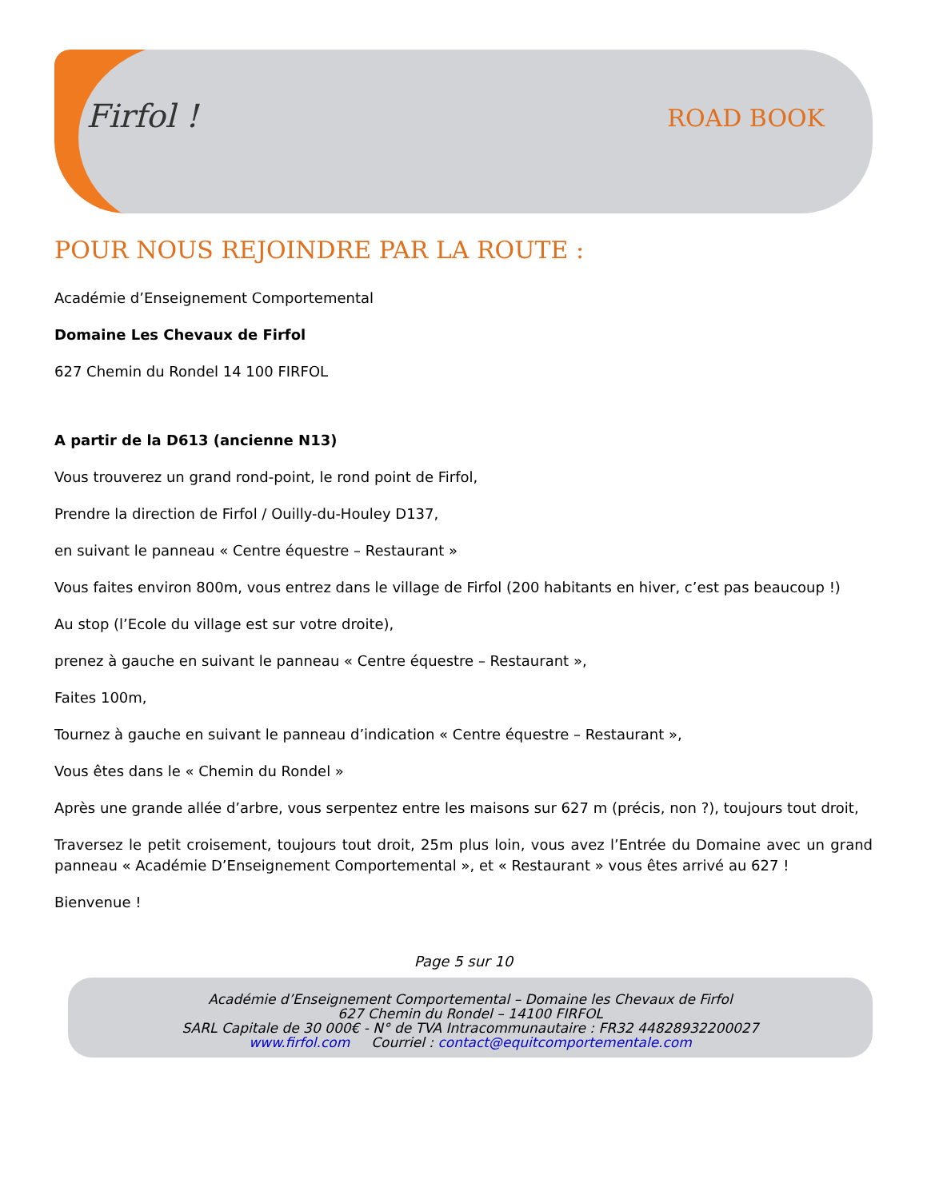Firfol ! ROAD BOOK
POUR NOUS REJOINDRE PAR LA ROUTE :
Académie d’Enseignement Comportemental
Domaine Les Chevaux de Firfol
627 Chemin du Rondel 14 100 FIRFOL
A partir de la D613 (ancienne N13)
Vous trouverez un grand rond-point, le rond point de Firfol,
Prendre la direction de Firfol / Ouilly-du-Houley D137,
en suivant le panneau « Centre équestre – Restaurant »
Vous faites environ 800m, vous entrez dans le village de Firfol (200 habitants en hiver, c’est pas beaucoup !)
Au stop (l’Ecole du village est sur votre droite),
prenez à gauche en suivant le panneau « Centre équestre – Restaurant »,
Faites 100m,
Tournez à gauche en suivant le panneau d’indication « Centre équestre – Restaurant »,
Vous êtes dans le « Chemin du Rondel »
Après une grande allée d’arbre, vous serpentez entre les maisons sur 627 m (précis, non ?), toujours tout droit,
Traversez le petit croisement, toujours tout droit, 25m plus loin, vous avez l’Entrée du Domaine avec un grand panneau « Académie D’Enseignement Comportemental », et « Restaurant » vous êtes arrivé au 627 !
Bienvenue !
Page 5 sur 10
Académie d’Enseignement Comportemental – Domaine les Chevaux de Firfol
627 Chemin du Rondel – 14100 FIRFOL
SARL Capitale de 30 000€ - N° de TVA Intracommunautaire : FR32 44828932200027
www.firfol.com Courriel : contact@equitcomportementale.com